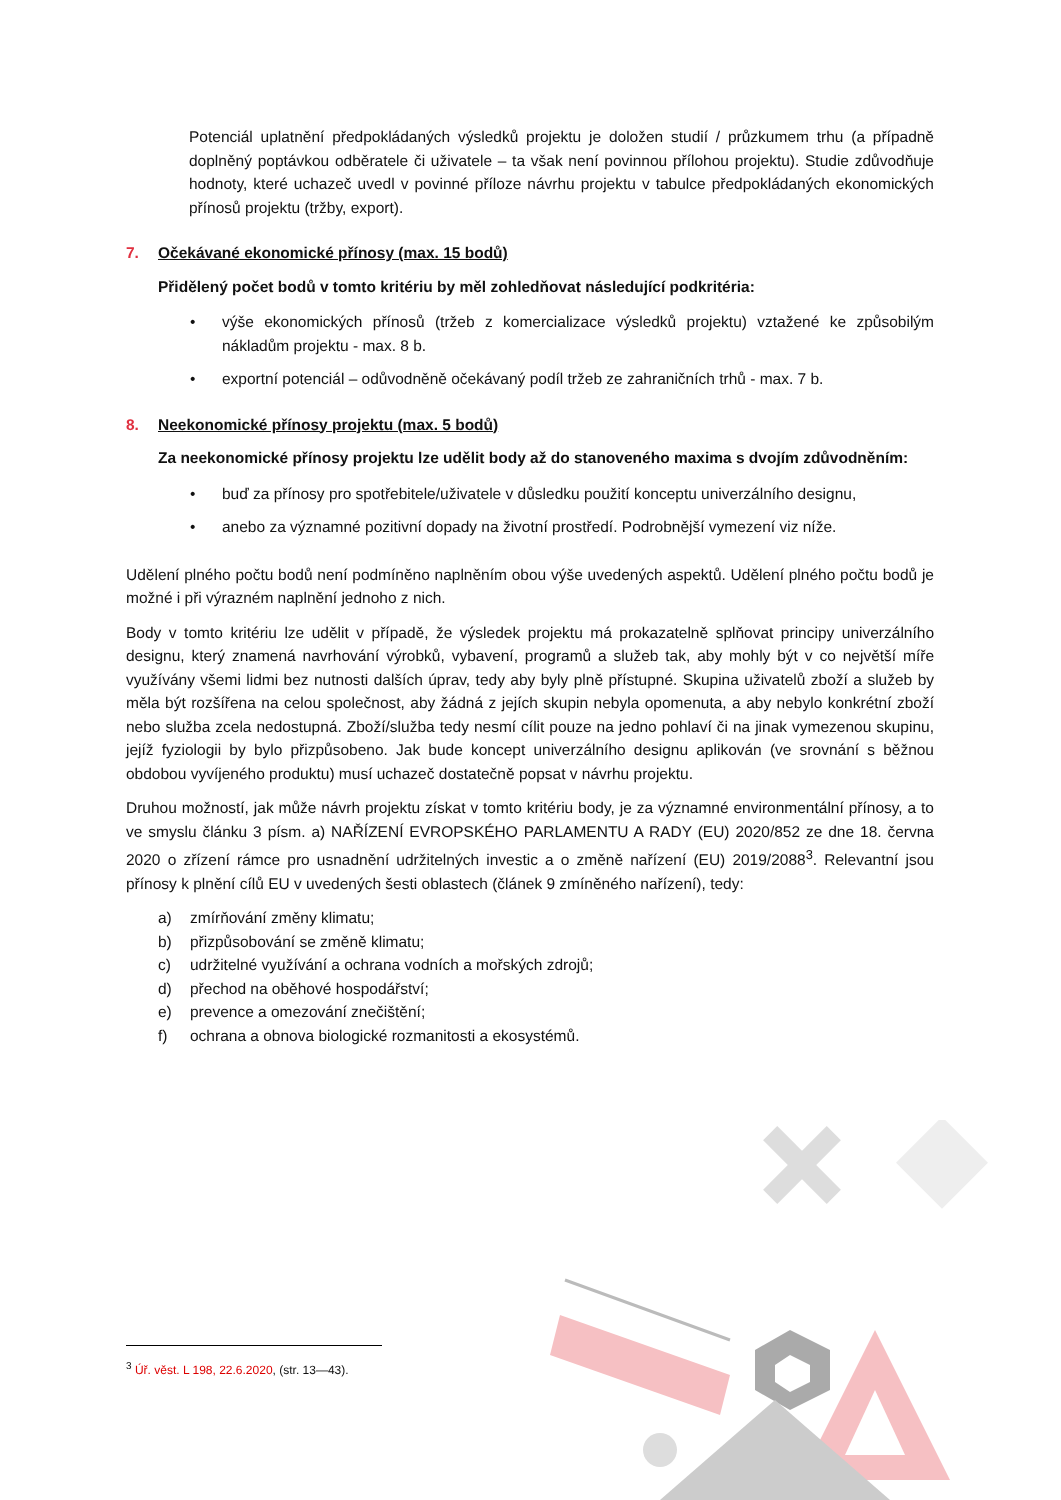Potenciál uplatnění předpokládaných výsledků projektu je doložen studií / průzkumem trhu (a případně doplněný poptávkou odběratele či uživatele – ta však není povinnou přílohou projektu). Studie zdůvodňuje hodnoty, které uchazeč uvedl v povinné příloze návrhu projektu v tabulce předpokládaných ekonomických přínosů projektu (tržby, export).
7. Očekávané ekonomické přínosy (max. 15 bodů)
Přidělený počet bodů v tomto kritériu by měl zohledňovat následující podkritéria:
• výše ekonomických přínosů (tržeb z komercializace výsledků projektu) vztažené ke způsobilým nákladům projektu - max. 8 b.
• exportní potenciál – odůvodněně očekávaný podíl tržeb ze zahraničních trhů - max. 7 b.
8. Neekonomické přínosy projektu (max. 5 bodů)
Za neekonomické přínosy projektu lze udělit body až do stanoveného maxima s dvojím zdůvodněním:
• buď za přínosy pro spotřebitele/uživatele v důsledku použití konceptu univerzálního designu,
• anebo za významné pozitivní dopady na životní prostředí. Podrobnější vymezení viz níže.
Udělení plného počtu bodů není podmíněno naplněním obou výše uvedených aspektů. Udělení plného počtu bodů je možné i při výrazném naplnění jednoho z nich.
Body v tomto kritériu lze udělit v případě, že výsledek projektu má prokazatelně splňovat principy univerzálního designu, který znamená navrhování výrobků, vybavení, programů a služeb tak, aby mohly být v co největší míře využívány všemi lidmi bez nutnosti dalších úprav, tedy aby byly plně přístupné. Skupina uživatelů zboží a služeb by měla být rozšířena na celou společnost, aby žádná z jejích skupin nebyla opomenuta, a aby nebylo konkrétní zboží nebo služba zcela nedostupná. Zboží/služba tedy nesmí cílit pouze na jedno pohlaví či na jinak vymezenou skupinu, jejíž fyziologii by bylo přizpůsobeno. Jak bude koncept univerzálního designu aplikován (ve srovnání s běžnou obdobou vyvíjeného produktu) musí uchazeč dostatečně popsat v návrhu projektu.
Druhou možností, jak může návrh projektu získat v tomto kritériu body, je za významné environmentální přínosy, a to ve smyslu článku 3 písm. a) NAŘÍZENÍ EVROPSKÉHO PARLAMENTU A RADY (EU) 2020/852 ze dne 18. června 2020 o zřízení rámce pro usnadnění udržitelných investic a o změně nařízení (EU) 2019/2088<sup>3</sup>. Relevantní jsou přínosy k plnění cílů EU v uvedených šesti oblastech (článek 9 zmíněného nařízení), tedy:
a) zmírňování změny klimatu;
b) přizpůsobování se změně klimatu;
c) udržitelné využívání a ochrana vodních a mořských zdrojů;
d) přechod na oběhové hospodářství;
e) prevence a omezování znečištění;
f) ochrana a obnova biologické rozmanitosti a ekosystémů.
<sup>3</sup> Úř. věst. L 198, 22.6.2020, (str. 13—43).